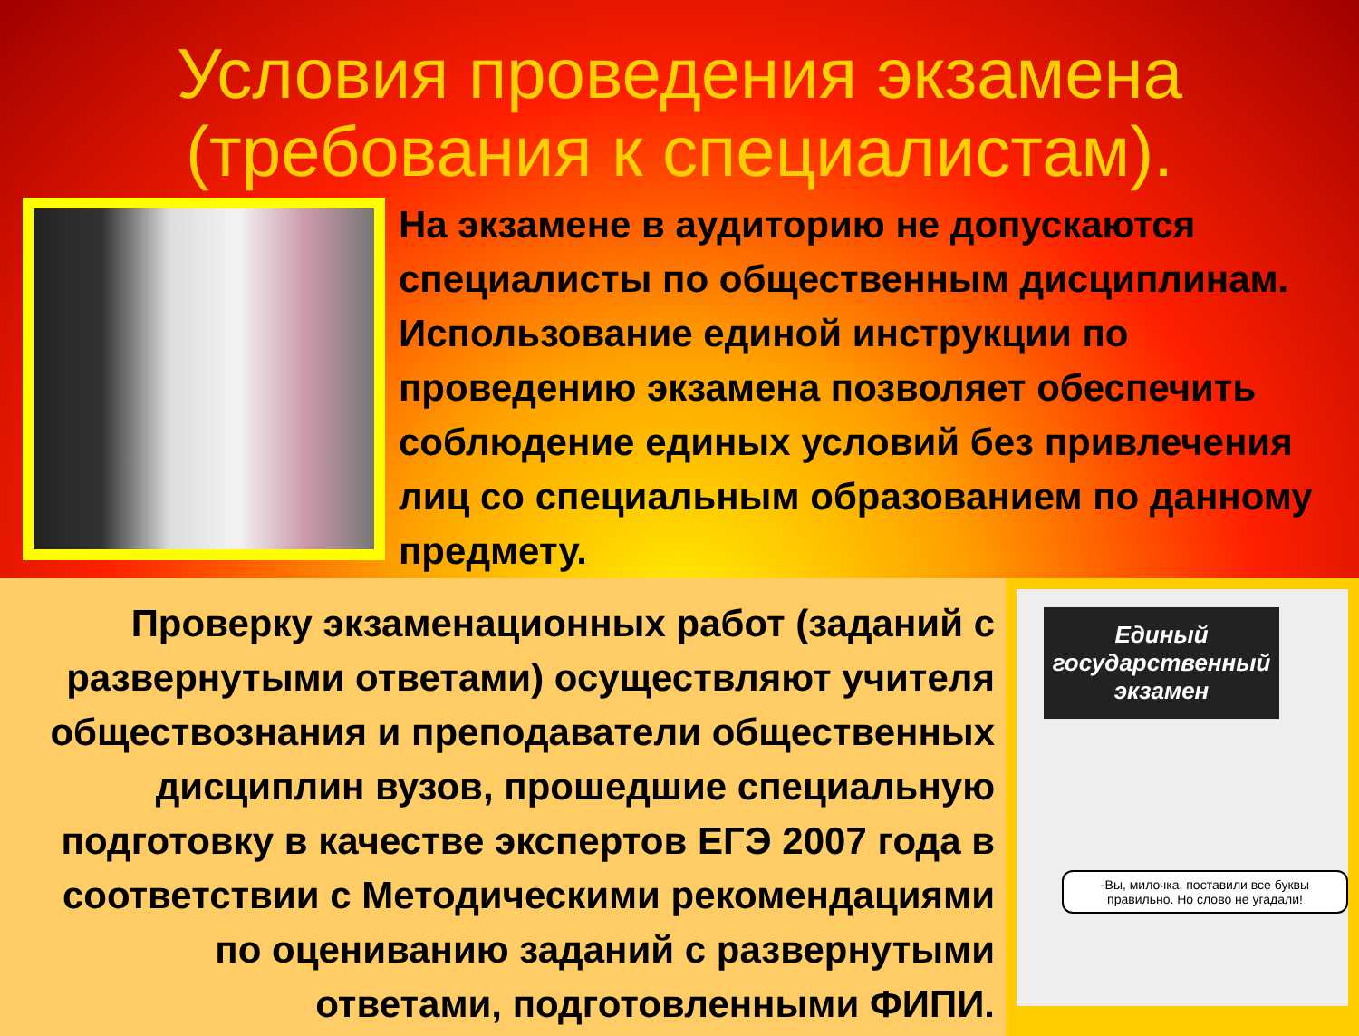Условия проведения экзамена (требования к специалистам).
На экзамене в аудиторию не допускаются специалисты по общественным дисциплинам. Использование единой инструкции по проведению экзамена позволяет обеспечить соблюдение единых условий без привлечения лиц со специальным образованием по данному предмету.
Проверку экзаменационных работ (заданий с развернутыми ответами) осуществляют учителя обществознания и преподаватели общественных дисциплин вузов, прошедшие специальную подготовку в качестве экспертов ЕГЭ 2007 года в соответствии с Методическими рекомендациями по оцениванию заданий с развернутыми ответами, подготовленными ФИПИ.
Единый государственный экзамен
-Вы, милочка, поставили все буквы правильно. Но слово не угадали!